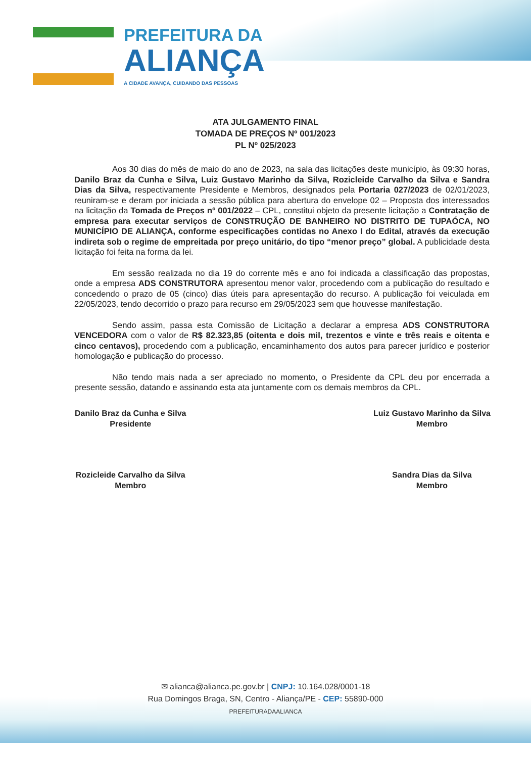PREFEITURA DA
ALIANÇA
A CIDADE AVANÇA, CUIDANDO DAS PESSOAS
ATA JULGAMENTO FINAL
TOMADA DE PREÇOS Nº 001/2023
PL Nº 025/2023
Aos 30 dias do mês de maio do ano de 2023, na sala das licitações deste município, às 09:30 horas, Danilo Braz da Cunha e Silva, Luiz Gustavo Marinho da Silva, Rozicleide Carvalho da Silva e Sandra Dias da Silva, respectivamente Presidente e Membros, designados pela Portaria 027/2023 de 02/01/2023, reuniram-se e deram por iniciada a sessão pública para abertura do envelope 02 – Proposta dos interessados na licitação da Tomada de Preços nº 001/2022 – CPL, constitui objeto da presente licitação a Contratação de empresa para executar serviços de CONSTRUÇÃO DE BANHEIRO NO DISTRITO DE TUPAÓCA, NO MUNICÍPIO DE ALIANÇA, conforme especificações contidas no Anexo I do Edital, através da execução indireta sob o regime de empreitada por preço unitário, do tipo “menor preço” global. A publicidade desta licitação foi feita na forma da lei.
Em sessão realizada no dia 19 do corrente mês e ano foi indicada a classificação das propostas, onde a empresa ADS CONSTRUTORA apresentou menor valor, procedendo com a publicação do resultado e concedendo o prazo de 05 (cinco) dias úteis para apresentação do recurso. A publicação foi veiculada em 22/05/2023, tendo decorrido o prazo para recurso em 29/05/2023 sem que houvesse manifestação.
Sendo assim, passa esta Comissão de Licitação a declarar a empresa ADS CONSTRUTORA VENCEDORA com o valor de R$ 82.323,85 (oitenta e dois mil, trezentos e vinte e três reais e oitenta e cinco centavos), procedendo com a publicação, encaminhamento dos autos para parecer jurídico e posterior homologação e publicação do processo.
Não tendo mais nada a ser apreciado no momento, o Presidente da CPL deu por encerrada a presente sessão, datando e assinando esta ata juntamente com os demais membros da CPL.
Danilo Braz da Cunha e Silva
Presidente
Rozicleide Carvalho da Silva
Membro
Luiz Gustavo Marinho da Silva
Membro
Sandra Dias da Silva
Membro
✉ alianca@alianca.pe.gov.br | CNPJ: 10.164.028/0001-18
Rua Domingos Braga, SN, Centro - Aliança/PE - CEP: 55890-000
PREFEITURADAALIANCA